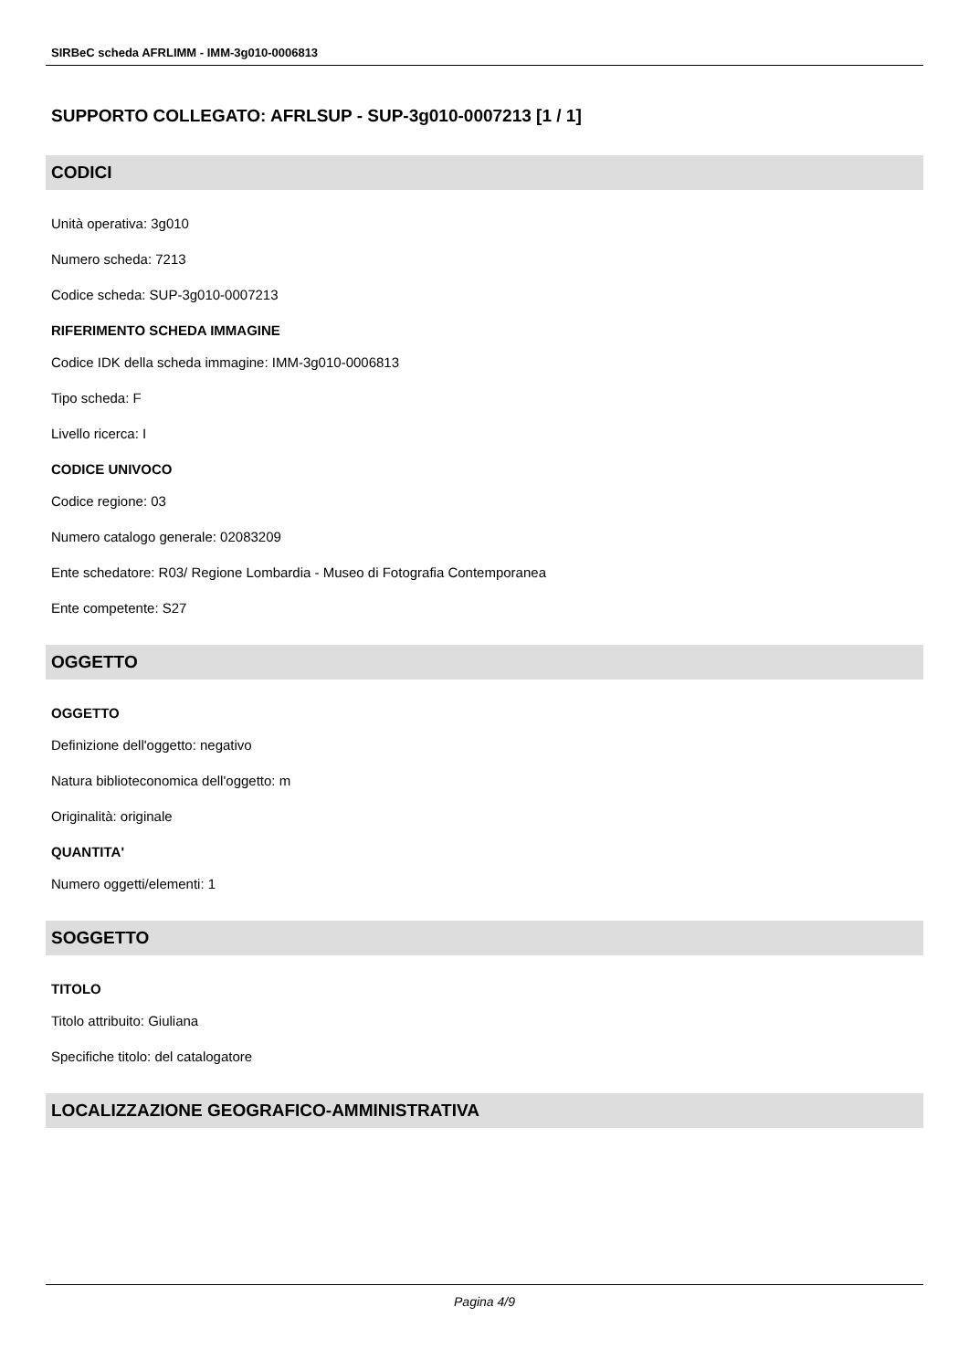SIRBeC scheda AFRLIMM - IMM-3g010-0006813
SUPPORTO COLLEGATO: AFRLSUP - SUP-3g010-0007213 [1 / 1]
CODICI
Unità operativa: 3g010
Numero scheda: 7213
Codice scheda: SUP-3g010-0007213
RIFERIMENTO SCHEDA IMMAGINE
Codice IDK della scheda immagine: IMM-3g010-0006813
Tipo scheda: F
Livello ricerca: I
CODICE UNIVOCO
Codice regione: 03
Numero catalogo generale: 02083209
Ente schedatore: R03/ Regione Lombardia - Museo di Fotografia Contemporanea
Ente competente: S27
OGGETTO
OGGETTO
Definizione dell'oggetto: negativo
Natura biblioteconomica dell'oggetto: m
Originalità: originale
QUANTITA'
Numero oggetti/elementi: 1
SOGGETTO
TITOLO
Titolo attribuito: Giuliana
Specifiche titolo: del catalogatore
LOCALIZZAZIONE GEOGRAFICO-AMMINISTRATIVA
Pagina 4/9